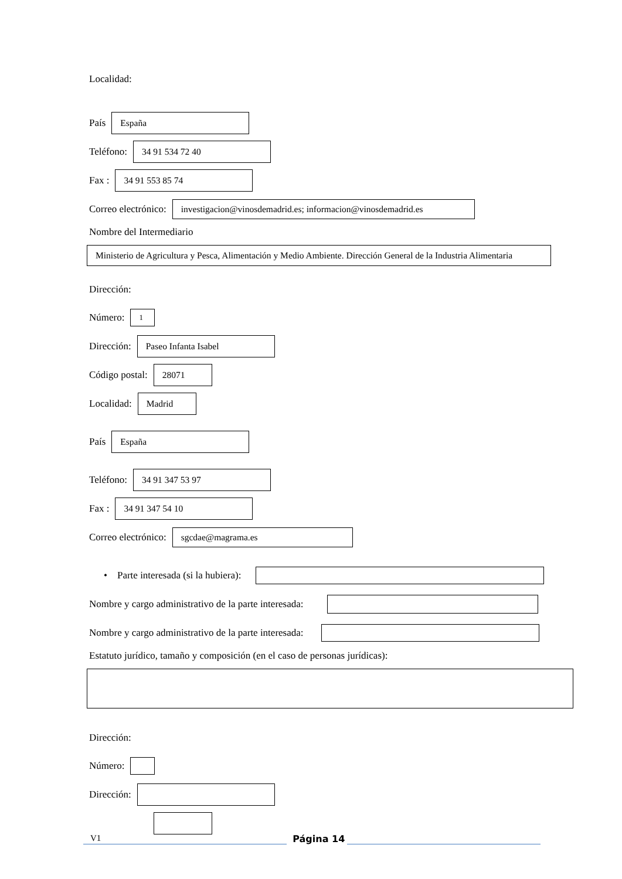Localidad:
País
España
Teléfono:
34 91 534 72 40
Fax :
34 91 553 85 74
Correo electrónico:
investigacion@vinosdemadrid.es; informacion@vinosdemadrid.es
Nombre del Intermediario
Ministerio de Agricultura y Pesca, Alimentación y Medio Ambiente. Dirección General de la Industria Alimentaria
Dirección:
Número:
1
Dirección:
Paseo Infanta Isabel
Código postal:
28071
Localidad:
Madrid
País
España
Teléfono:
34 91 347 53 97
Fax :
34 91 347 54 10
Correo electrónico:
sgcdae@magrama.es
• Parte interesada (si la hubiera):
Nombre y cargo administrativo de la parte interesada:
Nombre y cargo administrativo de la parte interesada:
Estatuto jurídico, tamaño y composición (en el caso de personas jurídicas):
Dirección:
Número:
Dirección:
Código postal:
V1 Página 14